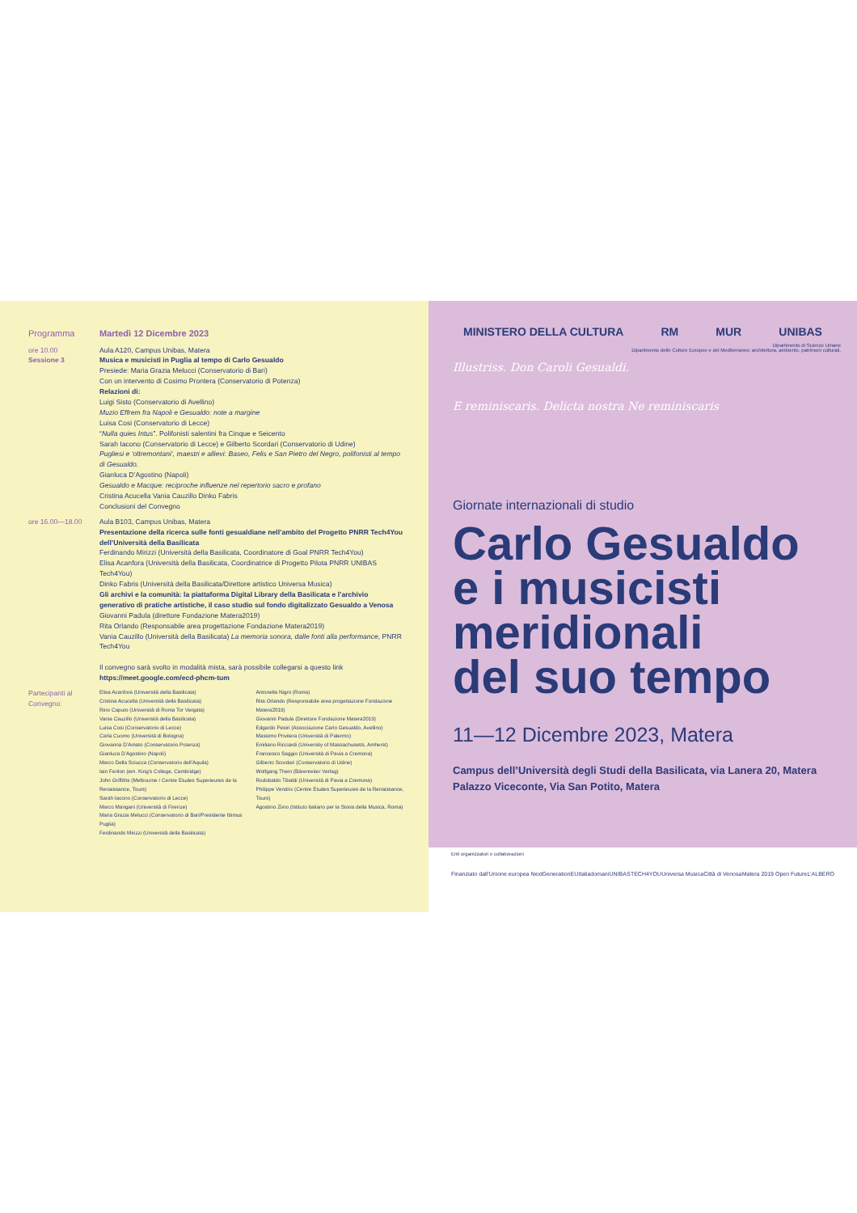Programma Martedì 12 Dicembre 2023
ore 10.00
Sessione 3
Aula A120, Campus Unibas, Matera
Musica e musicisti in Puglia al tempo di Carlo Gesualdo
Presiede: Maria Grazia Melucci (Conservatorio di Bari)
Con un intervento di Cosimo Prontera (Conservatorio di Potenza)
Relazioni di:
Luigi Sisto (Conservatorio di Avellino)
Muzio Effrem fra Napoli e Gesualdo: note a margine
Luisa Cosi (Conservatorio di Lecce)
“Nulla quies Intus”. Polifonisti salentini fra Cinque e Seicento
Sarah Iacono (Conservatorio di Lecce) e Gilberto Scordari (Conservatorio di Udine)
Pugliesi e ‘oltremontani’, maestri e allievi: Baseo, Felis e San Pietro del Negro, polifonisti al tempo di Gesualdo.
Gianluca D’Agostino (Napoli)
Gesualdo e Macque: reciproche influenze nel repertorio sacro e profano
Cristina Acucella Vania Cauzillo Dinko Fabris
Conclusioni del Convegno
ore 16.00—18.00 Aula B103, Campus Unibas, Matera
Presentazione della ricerca sulle fonti gesualdiane nell’ambito del Progetto PNRR Tech4You dell’Università della Basilicata
Ferdinando Mirizzi (Università della Basilicata, Coordinatore di Goal PNRR Tech4You)
Elisa Acanfora (Università della Basilicata, Coordinatrice di Progetto Pilota PNRR UNIBAS Tech4You)
Dinko Fabris (Università della Basilicata/Direttore artistico Universa Musica)
Gli archivi e la comunità: la piattaforma Digital Library della Basilicata e l’archivio generativo di pratiche artistiche, il caso studio sul fondo digitalizzato Gesualdo a Venosa
Giovanni Padula (direttore Fondazione Matera2019)
Rita Orlando (Responsabile area progettazione Fondazione Matera2019)
Vania Cauzillo (Università della Basilicata) La memoria sonora, dalle fonti alla performance, PNRR Tech4You
Il convegno sarà svolto in modalità mista, sarà possibile collegarsi a questo link
https://meet.google.com/ecd-phcm-tum
Partecipanti al Convegno:
Elisa Acanfora (Università della Basilicata)
Cristina Acucella (Università della Basilicata)
Rino Caputo (Università di Roma Tor Vergata)
Vania Cauzillo (Università della Basilicata)
Luisa Cosi (Conservatorio di Lecce)
Carla Cuomo (Università di Bologna)
Giovanna D’Amato (Conservatorio Potenza)
Gianluca D’Agostino (Napoli)
Marco Della Sciucca (Conservatorio dell’Aquila)
Iain Fenlon (em. King’s College, Cambridge)
John Griffiths (Melbourne / Centre Etudes Superieures de la Renaissance, Tours)
Sarah Iacono (Conservatorio di Lecce)
Marco Mangani (Università di Firenze)
Maria Grazia Melucci (Conservatorio di Bari/Presidente Ibimus Puglia)
Ferdinando Mirizzi (Università della Basilicata)
Antonella Nigro (Roma)
Rita Orlando (Responsabile area progettazione Fondazione Matera2019)
Giovanni Padula (Direttore Fondazione Matera2019)
Edgardo Pesiri (Associazione Carlo Gesualdo, Avellino)
Massimo Privitera (Università di Palermo)
Emiliano Ricciardi (University of Massachusetts, Amherst)
Francesco Saggio (Università di Pavia a Cremona)
Gilberto Scordari (Conservatorio di Udine)
Wolfgang Thein (Bärenreiter Verlag)
Rodobaldo Tibaldi (Università di Pavia a Cremona)
Philippe Vendrix (Centre Etudes Superieures de la Renaissance, Tours)
Agostino Ziino (Istituto Italiano per la Storia della Musica, Roma)
MINISTERO DELLA CULTURA RM MUR UNIBAS
Dipartimento di Scienze Umane
Dipartimento delle Culture Europee e del Mediterraneo: architettura, ambiente, patrimoni culturali.
Illustriss. Don Caroli Gesualdi.
E reminiscaris. Delicta nostra Ne reminiscaris
Giornate internazionali di studio
Carlo Gesualdo
e i musicisti
meridionali
del suo tempo
11—12 Dicembre 2023, Matera
Campus dell’Università degli Studi della Basilicata, via Lanera 20, Matera
Palazzo Viceconte, Via San Potito, Matera
Enti organizzatori e collaborazioni
Finanziato dall’Unione europea NextGenerationEU Italiadomani UNIBAS TECH4YOU Universa Musica Città di Venosa Matera 2019 Open Future L’ALBERO